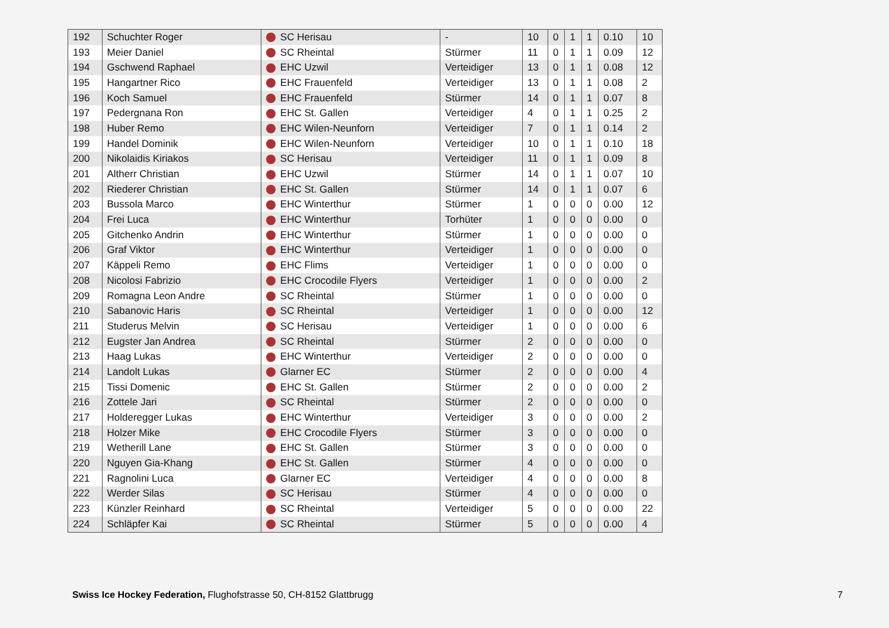| 192 | Schuchter Roger | SC Herisau | - | 10 | 0 | 1 | 1 | 0.10 | 10 |
| 193 | Meier Daniel | SC Rheintal | Stürmer | 11 | 0 | 1 | 1 | 0.09 | 12 |
| 194 | Gschwend Raphael | EHC Uzwil | Verteidiger | 13 | 0 | 1 | 1 | 0.08 | 12 |
| 195 | Hangartner Rico | EHC Frauenfeld | Verteidiger | 13 | 0 | 1 | 1 | 0.08 | 2 |
| 196 | Koch Samuel | EHC Frauenfeld | Stürmer | 14 | 0 | 1 | 1 | 0.07 | 8 |
| 197 | Pedergnana Ron | EHC St. Gallen | Verteidiger | 4 | 0 | 1 | 1 | 0.25 | 2 |
| 198 | Huber Remo | EHC Wilen-Neunforn | Verteidiger | 7 | 0 | 1 | 1 | 0.14 | 2 |
| 199 | Handel Dominik | EHC Wilen-Neunforn | Verteidiger | 10 | 0 | 1 | 1 | 0.10 | 18 |
| 200 | Nikolaidis Kiriakos | SC Herisau | Verteidiger | 11 | 0 | 1 | 1 | 0.09 | 8 |
| 201 | Altherr Christian | EHC Uzwil | Stürmer | 14 | 0 | 1 | 1 | 0.07 | 10 |
| 202 | Riederer Christian | EHC St. Gallen | Stürmer | 14 | 0 | 1 | 1 | 0.07 | 6 |
| 203 | Bussola Marco | EHC Winterthur | Stürmer | 1 | 0 | 0 | 0 | 0.00 | 12 |
| 204 | Frei Luca | EHC Winterthur | Torhüter | 1 | 0 | 0 | 0 | 0.00 | 0 |
| 205 | Gitchenko Andrin | EHC Winterthur | Stürmer | 1 | 0 | 0 | 0 | 0.00 | 0 |
| 206 | Graf Viktor | EHC Winterthur | Verteidiger | 1 | 0 | 0 | 0 | 0.00 | 0 |
| 207 | Käppeli Remo | EHC Flims | Verteidiger | 1 | 0 | 0 | 0 | 0.00 | 0 |
| 208 | Nicolosi Fabrizio | EHC Crocodile Flyers | Verteidiger | 1 | 0 | 0 | 0 | 0.00 | 2 |
| 209 | Romagna Leon Andre | SC Rheintal | Stürmer | 1 | 0 | 0 | 0 | 0.00 | 0 |
| 210 | Sabanovic Haris | SC Rheintal | Verteidiger | 1 | 0 | 0 | 0 | 0.00 | 12 |
| 211 | Studerus Melvin | SC Herisau | Verteidiger | 1 | 0 | 0 | 0 | 0.00 | 6 |
| 212 | Eugster Jan Andrea | SC Rheintal | Stürmer | 2 | 0 | 0 | 0 | 0.00 | 0 |
| 213 | Haag Lukas | EHC Winterthur | Verteidiger | 2 | 0 | 0 | 0 | 0.00 | 0 |
| 214 | Landolt Lukas | Glarner EC | Stürmer | 2 | 0 | 0 | 0 | 0.00 | 4 |
| 215 | Tissi Domenic | EHC St. Gallen | Stürmer | 2 | 0 | 0 | 0 | 0.00 | 2 |
| 216 | Zottele Jari | SC Rheintal | Stürmer | 2 | 0 | 0 | 0 | 0.00 | 0 |
| 217 | Holderegger Lukas | EHC Winterthur | Verteidiger | 3 | 0 | 0 | 0 | 0.00 | 2 |
| 218 | Holzer Mike | EHC Crocodile Flyers | Stürmer | 3 | 0 | 0 | 0 | 0.00 | 0 |
| 219 | Wetherill Lane | EHC St. Gallen | Stürmer | 3 | 0 | 0 | 0 | 0.00 | 0 |
| 220 | Nguyen Gia-Khang | EHC St. Gallen | Stürmer | 4 | 0 | 0 | 0 | 0.00 | 0 |
| 221 | Ragnolini Luca | Glarner EC | Verteidiger | 4 | 0 | 0 | 0 | 0.00 | 8 |
| 222 | Werder Silas | SC Herisau | Stürmer | 4 | 0 | 0 | 0 | 0.00 | 0 |
| 223 | Künzler Reinhard | SC Rheintal | Verteidiger | 5 | 0 | 0 | 0 | 0.00 | 22 |
| 224 | Schläpfer Kai | SC Rheintal | Stürmer | 5 | 0 | 0 | 0 | 0.00 | 4 |
Swiss Ice Hockey Federation, Flughofstrasse 50, CH-8152 Glattbrugg
7